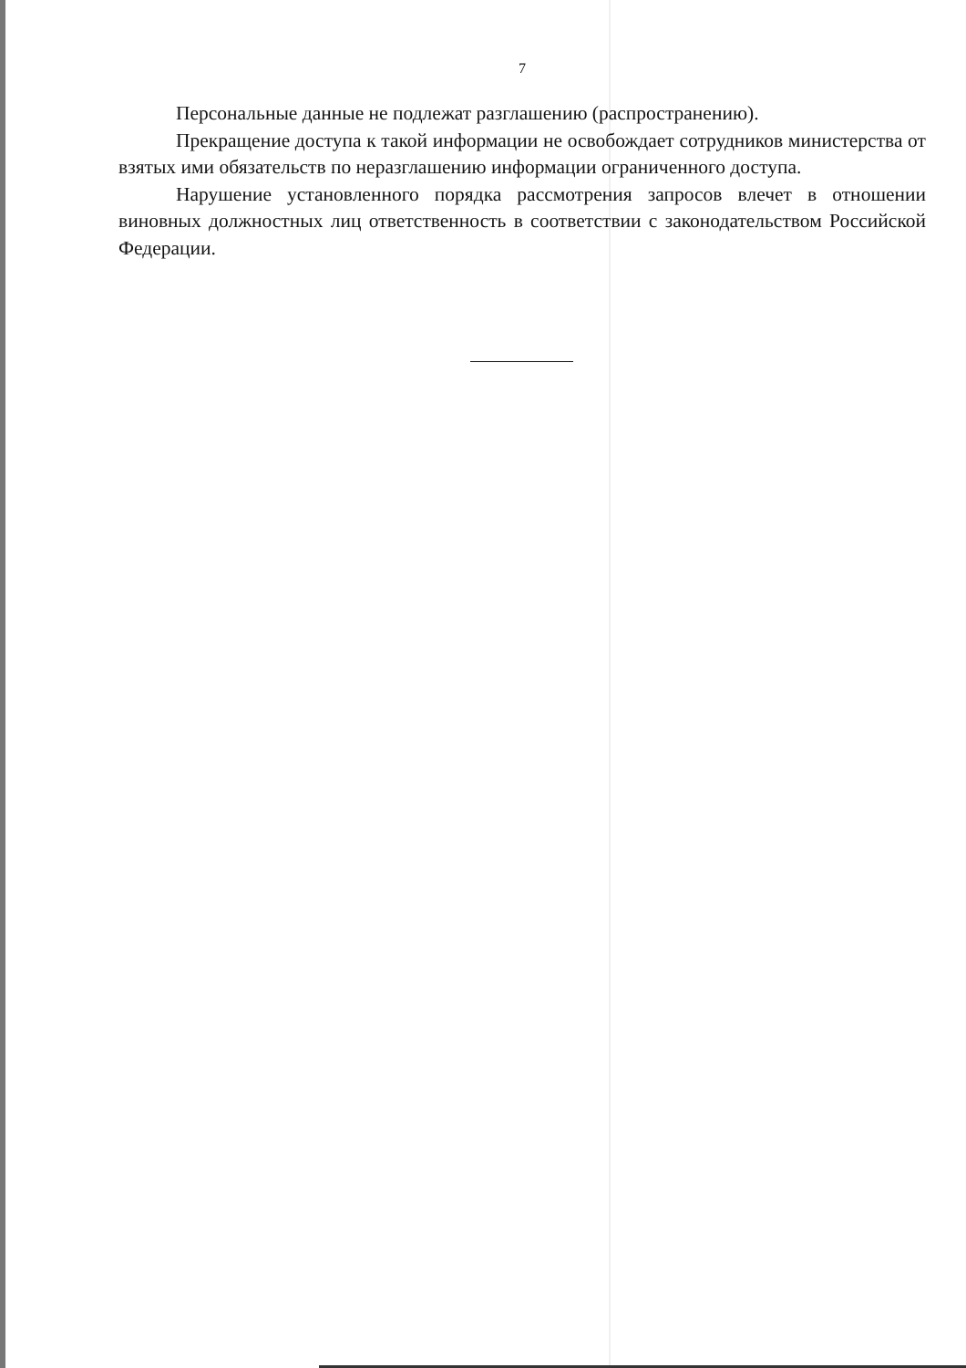7
Персональные данные не подлежат разглашению (распространению).
Прекращение доступа к такой информации не освобождает сотрудников министерства от взятых ими обязательств по неразглашению информации ограниченного доступа.
Нарушение установленного порядка рассмотрения запросов влечет в отношении виновных должностных лиц ответственность в соответствии с законодательством Российской Федерации.